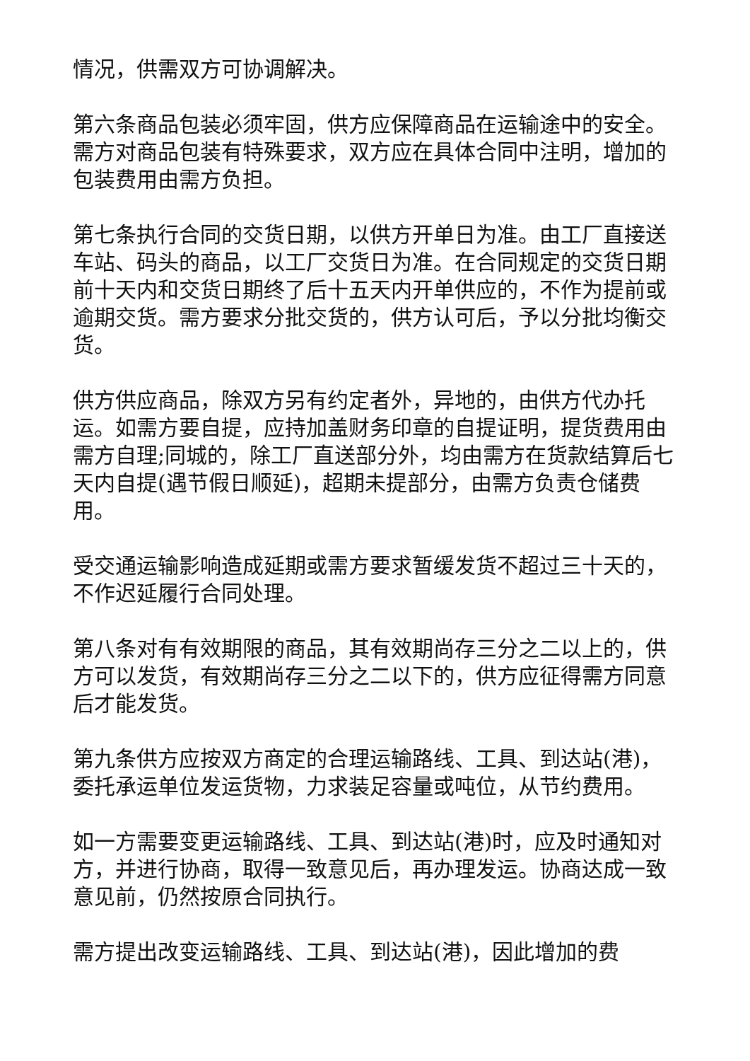情况，供需双方可协调解决。
第六条商品包装必须牢固，供方应保障商品在运输途中的安全。需方对商品包装有特殊要求，双方应在具体合同中注明，增加的包装费用由需方负担。
第七条执行合同的交货日期，以供方开单日为准。由工厂直接送车站、码头的商品，以工厂交货日为准。在合同规定的交货日期前十天内和交货日期终了后十五天内开单供应的，不作为提前或逾期交货。需方要求分批交货的，供方认可后，予以分批均衡交货。
供方供应商品，除双方另有约定者外，异地的，由供方代办托运。如需方要自提，应持加盖财务印章的自提证明，提货费用由需方自理;同城的，除工厂直送部分外，均由需方在货款结算后七天内自提(遇节假日顺延)，超期未提部分，由需方负责仓储费用。
受交通运输影响造成延期或需方要求暂缓发货不超过三十天的，不作迟延履行合同处理。
第八条对有有效期限的商品，其有效期尚存三分之二以上的，供方可以发货，有效期尚存三分之二以下的，供方应征得需方同意后才能发货。
第九条供方应按双方商定的合理运输路线、工具、到达站(港)，委托承运单位发运货物，力求装足容量或吨位，从节约费用。
如一方需要变更运输路线、工具、到达站(港)时，应及时通知对方，并进行协商，取得一致意见后，再办理发运。协商达成一致意见前，仍然按原合同执行。
需方提出改变运输路线、工具、到达站(港)，因此增加的费